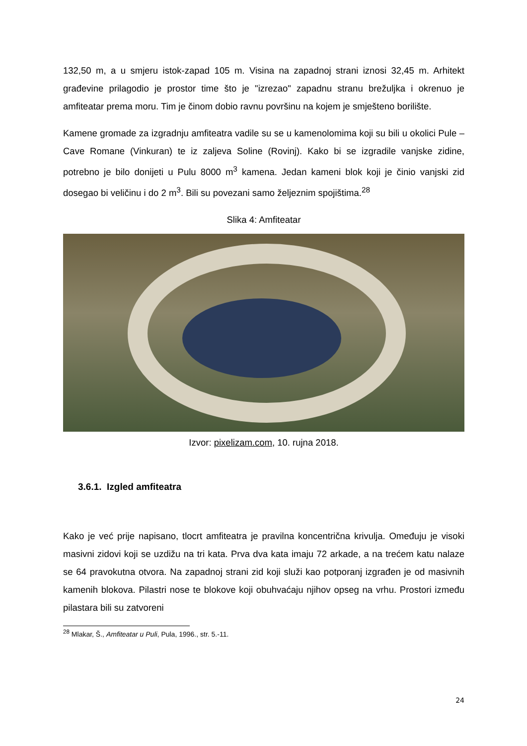132,50 m, a u smjeru istok-zapad 105 m. Visina na zapadnoj strani iznosi 32,45 m. Arhitekt građevine prilagodio je prostor time što je "izrezao" zapadnu stranu brežuljka i okrenuo je amfiteatar prema moru. Tim je činom dobio ravnu površinu na kojem je smješteno borilište.
Kamene gromade za izgradnju amfiteatra vadile su se u kamenolomima koji su bili u okolici Pule – Cave Romane (Vinkuran) te iz zaljeva Soline (Rovinj). Kako bi se izgradile vanjske zidine, potrebno je bilo donijeti u Pulu 8000 m<sup>3</sup> kamena. Jedan kameni blok koji je činio vanjski zid dosegao bi veličinu i do 2 m<sup>3</sup>. Bili su povezani samo željeznim spojištima.<sup>28</sup>
Slika 4: Amfiteatar
Izvor: pixelizam.com, 10. rujna 2018.
3.6.1. Izgled amfiteatra
Kako je već prije napisano, tlocrt amfiteatra je pravilna koncentrična krivulja. Omeđuju je visoki masivni zidovi koji se uzdižu na tri kata. Prva dva kata imaju 72 arkade, a na trećem katu nalaze se 64 pravokutna otvora. Na zapadnoj strani zid koji služi kao potporanj izgrađen je od masivnih kamenih blokova. Pilastri nose te blokove koji obuhvaćaju njihov opseg na vrhu. Prostori između pilastara bili su zatvoreni
<sup>28</sup> Mlakar, Š., Amfiteatar u Puli, Pula, 1996., str. 5.-11.
24